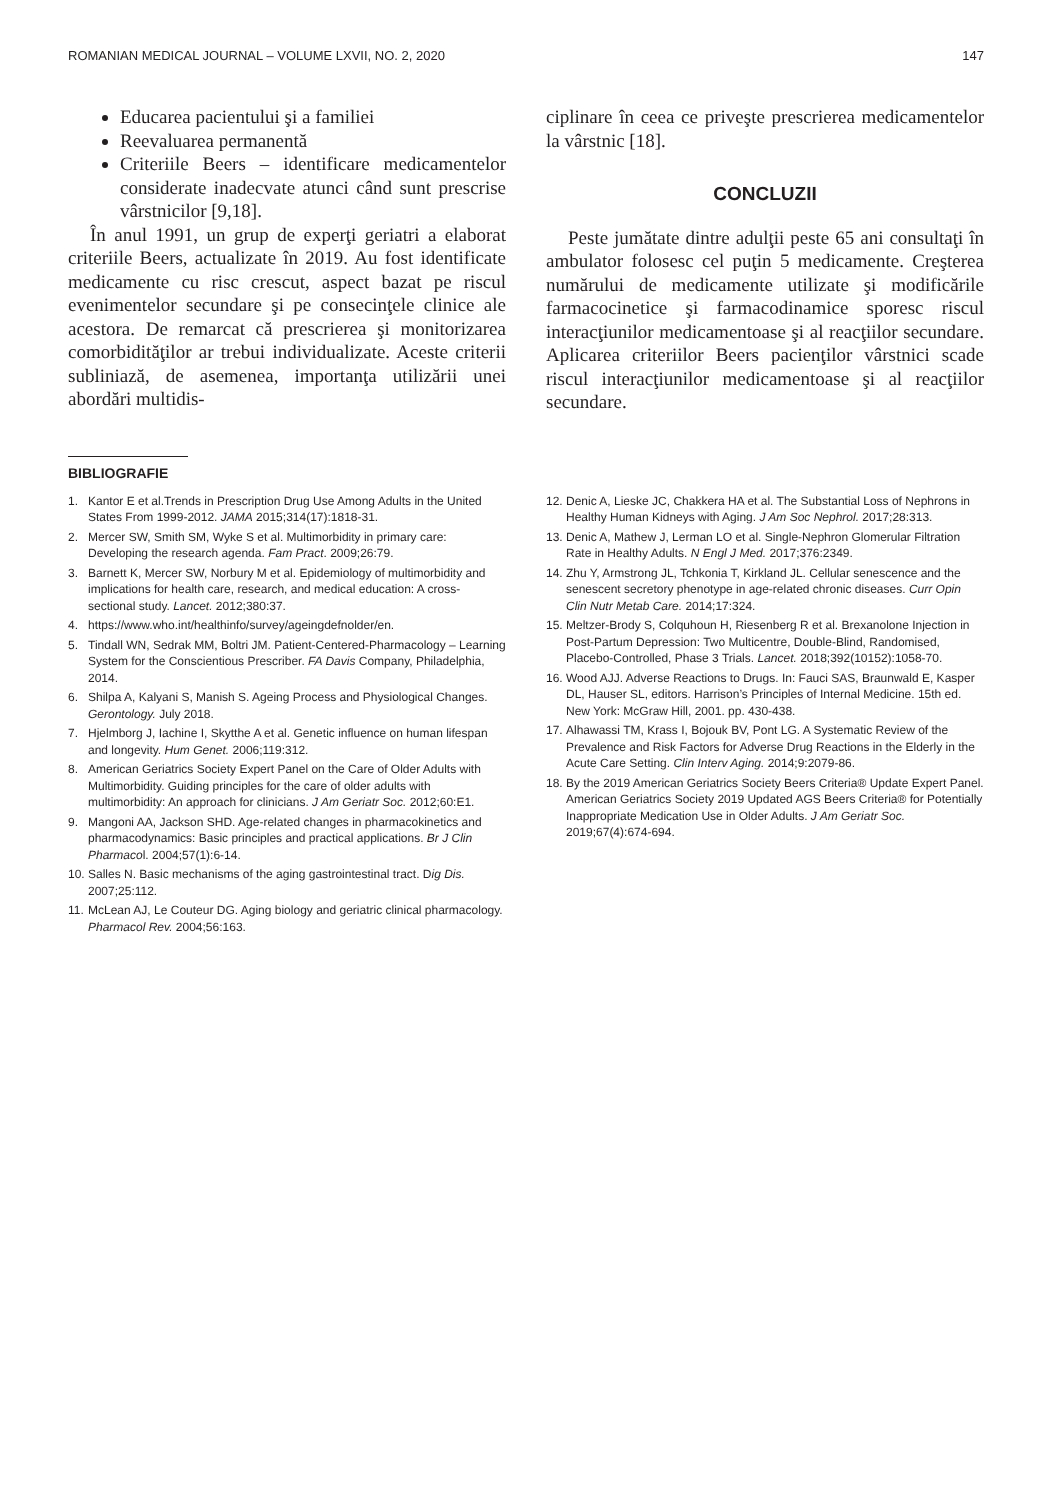ROMANIAN MEDICAL JOURNAL – VOLUME LXVII, NO. 2, 2020 147
Educarea pacientului şi a familiei
Reevaluarea permanentă
Criteriile Beers – identificare medicamentelor considerate inadecvate atunci când sunt prescrise vârstnicilor [9,18].
În anul 1991, un grup de experţi geriatri a elaborat criteriile Beers, actualizate în 2019. Au fost identificate medicamente cu risc crescut, aspect bazat pe riscul evenimentelor secundare şi pe consecinţele clinice ale acestora. De remarcat că prescrierea şi monitorizarea comorbidităţilor ar trebui individualizate. Aceste criterii subliniază, de asemenea, importanţa utilizării unei abordări multidis-
ciplinare în ceea ce priveşte prescrierea medicamentelor la vârstnic [18].
CONCLUZII
Peste jumătate dintre adulţii peste 65 ani consultaţi în ambulator folosesc cel puţin 5 medicamente. Creşterea numărului de medicamente utilizate şi modificările farmacocinetice şi farmacodinamice sporesc riscul interacţiunilor medicamentoase şi al reacţiilor secundare. Aplicarea criteriilor Beers pacienţilor vârstnici scade riscul interacţiunilor medicamentoase şi al reacţiilor secundare.
BIBLIOGRAFIE
1. Kantor E et al.Trends in Prescription Drug Use Among Adults in the United States From 1999-2012. JAMA 2015;314(17):1818-31.
2. Mercer SW, Smith SM, Wyke S et al. Multimorbidity in primary care: Developing the research agenda. Fam Pract. 2009;26:79.
3. Barnett K, Mercer SW, Norbury M et al. Epidemiology of multimorbidity and implications for health care, research, and medical education: A cross-sectional study. Lancet. 2012;380:37.
4. https://www.who.int/healthinfo/survey/ageingdefnolder/en.
5. Tindall WN, Sedrak MM, Boltri JM. Patient-Centered-Pharmacology – Learning System for the Conscientious Prescriber. FA Davis Company, Philadelphia, 2014.
6. Shilpa A, Kalyani S, Manish S. Ageing Process and Physiological Changes. Gerontology. July 2018.
7. Hjelmborg J, Iachine I, Skytthe A et al. Genetic influence on human lifespan and longevity. Hum Genet. 2006;119:312.
8. American Geriatrics Society Expert Panel on the Care of Older Adults with Multimorbidity. Guiding principles for the care of older adults with multimorbidity: An approach for clinicians. J Am Geriatr Soc. 2012;60:E1.
9. Mangoni AA, Jackson SHD. Age-related changes in pharmacokinetics and pharmacodynamics: Basic principles and practical applications. Br J Clin Pharmacol. 2004;57(1):6-14.
10. Salles N. Basic mechanisms of the aging gastrointestinal tract. Dig Dis. 2007;25:112.
11. McLean AJ, Le Couteur DG. Aging biology and geriatric clinical pharmacology. Pharmacol Rev. 2004;56:163.
12. Denic A, Lieske JC, Chakkera HA et al. The Substantial Loss of Nephrons in Healthy Human Kidneys with Aging. J Am Soc Nephrol. 2017;28:313.
13. Denic A, Mathew J, Lerman LO et al. Single-Nephron Glomerular Filtration Rate in Healthy Adults. N Engl J Med. 2017;376:2349.
14. Zhu Y, Armstrong JL, Tchkonia T, Kirkland JL. Cellular senescence and the senescent secretory phenotype in age-related chronic diseases. Curr Opin Clin Nutr Metab Care. 2014;17:324.
15. Meltzer-Brody S, Colquhoun H, Riesenberg R et al. Brexanolone Injection in Post-Partum Depression: Two Multicentre, Double-Blind, Randomised, Placebo-Controlled, Phase 3 Trials. Lancet. 2018;392(10152):1058-70.
16. Wood AJJ. Adverse Reactions to Drugs. In: Fauci SAS, Braunwald E, Kasper DL, Hauser SL, editors. Harrison’s Principles of Internal Medicine. 15th ed. New York: McGraw Hill, 2001. pp. 430-438.
17. Alhawassi TM, Krass I, Bojouk BV, Pont LG. A Systematic Review of the Prevalence and Risk Factors for Adverse Drug Reactions in the Elderly in the Acute Care Setting. Clin Interv Aging. 2014;9:2079-86.
18. By the 2019 American Geriatrics Society Beers Criteria® Update Expert Panel. American Geriatrics Society 2019 Updated AGS Beers Criteria® for Potentially Inappropriate Medication Use in Older Adults. J Am Geriatr Soc. 2019;67(4):674-694.